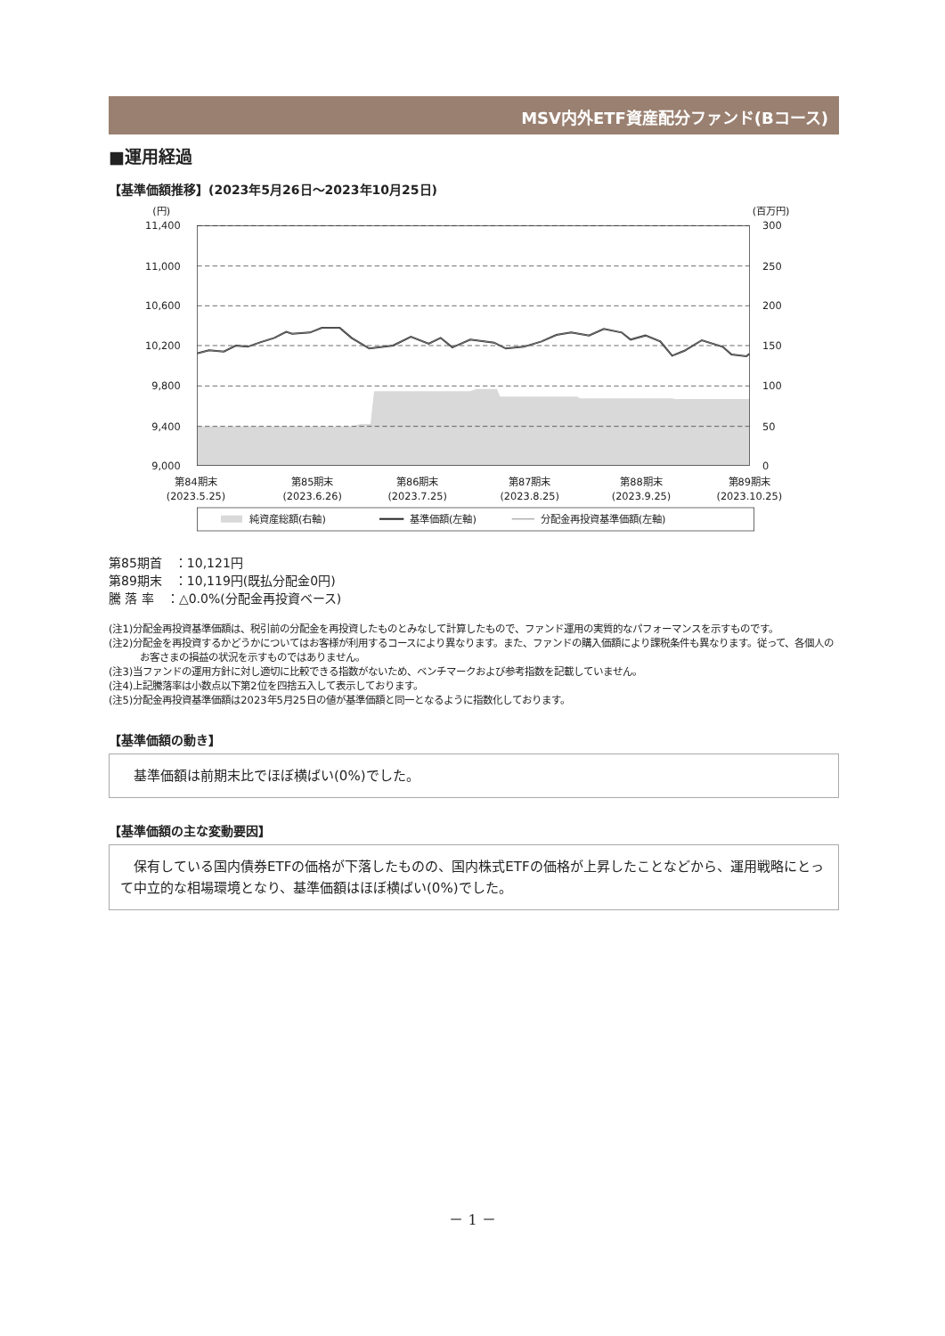MSV内外ETF資産配分ファンド(Bコース)
■運用経過
【基準価額推移】(2023年5月26日～2023年10月25日)
(円)
(百万円)
11,400
11,000
10,600
10,200
9,800
9,400
9,000
300
250
200
150
100
50
0
第84期末
(2023.5.25)
第85期末
(2023.6.26)
第86期末
(2023.7.25)
第87期末
(2023.8.25)
第88期末
(2023.9.25)
第89期末
(2023.10.25)
純資産総額(右軸)
基準価額(左軸)
分配金再投資基準価額(左軸)
第85期首　：10,121円
第89期末　：10,119円(既払分配金0円)
騰 落 率　：△0.0%(分配金再投資ベース)
(注1)分配金再投資基準価額は、税引前の分配金を再投資したものとみなして計算したもので、ファンド運用の実質的なパフォーマンスを示すものです。
(注2)分配金を再投資するかどうかについてはお客様が利用するコースにより異なります。また、ファンドの購入価額により課税条件も異なります。従って、各個人のお客さまの損益の状況を示すものではありません。
(注3)当ファンドの運用方針に対し適切に比較できる指数がないため、ベンチマークおよび参考指数を記載していません。
(注4)上記騰落率は小数点以下第2位を四捨五入して表示しております。
(注5)分配金再投資基準価額は2023年5月25日の値が基準価額と同一となるように指数化しております。
【基準価額の動き】
　基準価額は前期末比でほぼ横ばい(0%)でした。
【基準価額の主な変動要因】
　保有している国内債券ETFの価格が下落したものの、国内株式ETFの価格が上昇したことなどから、運用戦略にとって中立的な相場環境となり、基準価額はほぼ横ばい(0%)でした。
－ 1 －